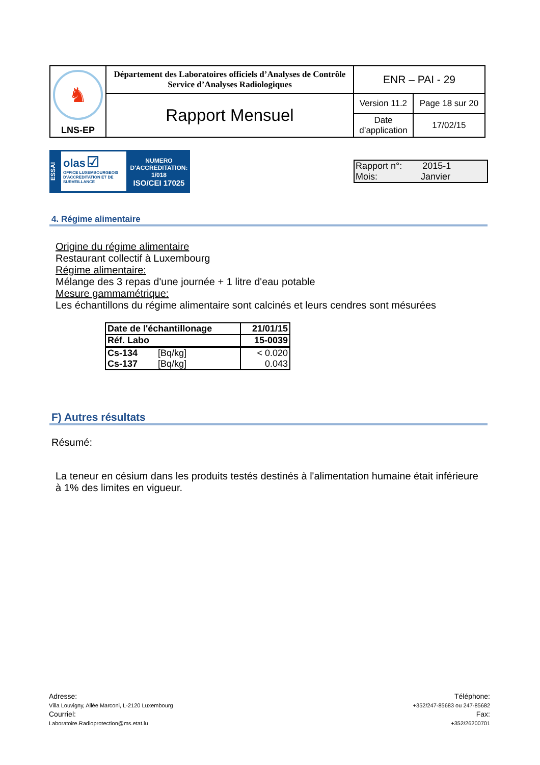| ♞ LNS-EP | Département des Laboratoires officiels d’Analyses de Contrôle Service d’Analyses Radiologiques | ENR – PAI - 29 | |
| | Rapport Mensuel | Version 11.2 | Page 18 sur 20 |
| | | Date d’application | 17/02/15 |
ESSAI
olas ☑
OFFICE LUXEMBOURGEOIS D'ACCREDITATION ET DE SURVEILLANCE
NUMERO
D'ACCREDITATION:
1/018
ISO/CEI 17025
Rapport n°: 2015-1
Mois: Janvier
4. Régime alimentaire
Origine du régime alimentaire
Restaurant collectif à Luxembourg
Régime alimentaire:
Mélange des 3 repas d'une journée + 1 litre d'eau potable
Mesure gammamétrique:
Les échantillons du régime alimentaire sont calcinés et leurs cendres sont mésurées
| Date de l'échantillonage | 21/01/15 |
| Réf. Labo | 15-0039 |
| Cs-134 [Bq/kg] | < 0.020 |
| Cs-137 [Bq/kg] | 0.043 |
F) Autres résultats
Résumé:
La teneur en césium dans les produits testés destinés à l'alimentation humaine était inférieure
à 1% des limites en vigueur.
Adresse:
Villa Louvigny, Allée Marconi, L-2120 Luxembourg
Courriel:
Laboratoire.Radioprotection@ms.etat.lu
Téléphone:
+352/247-85683 ou 247-85682
Fax:
+352/26200701